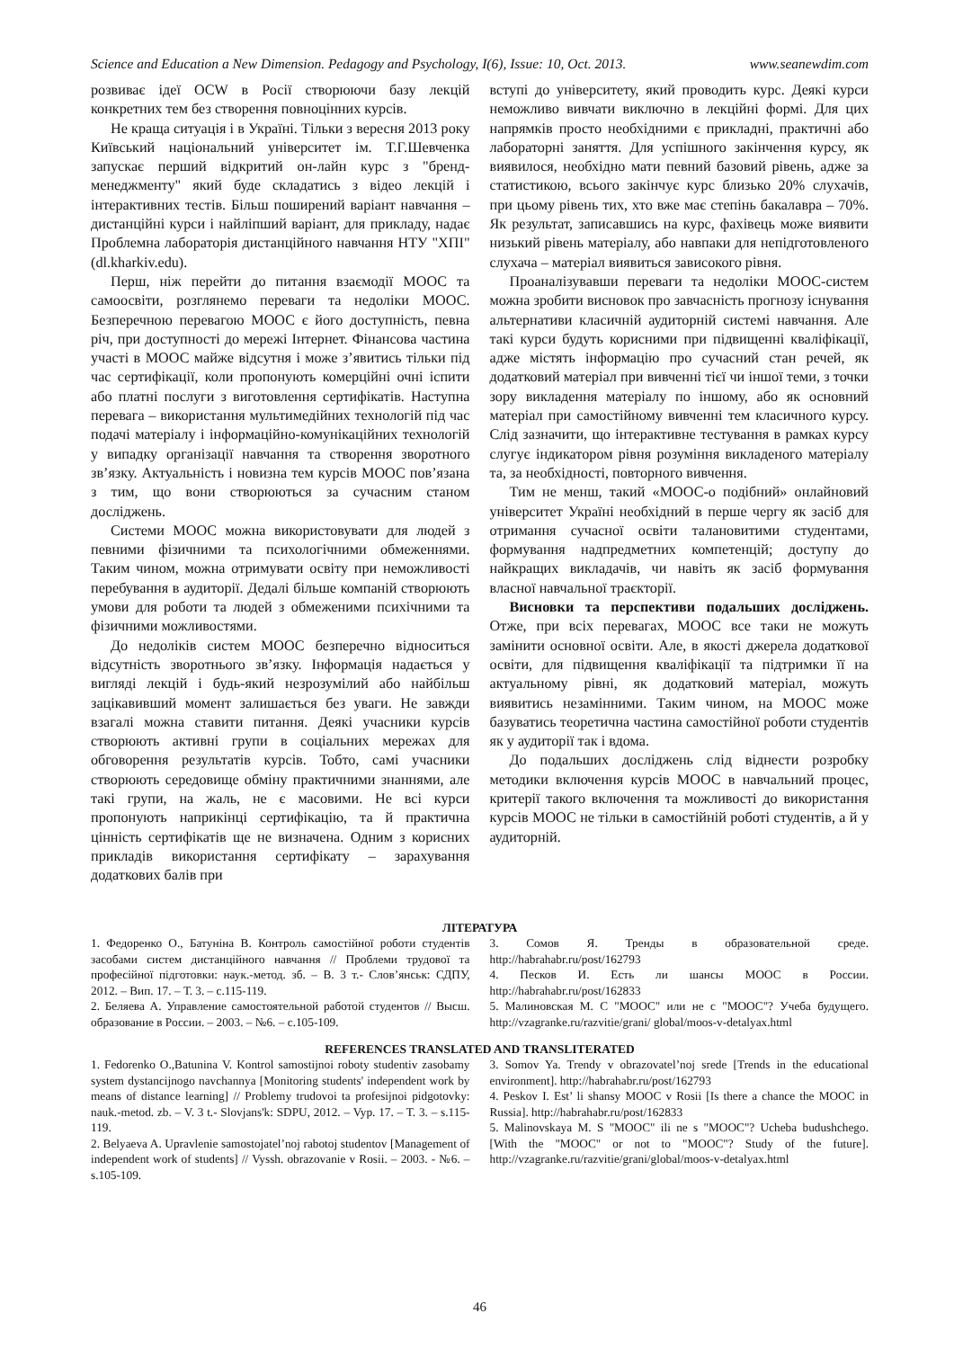Science and Education a New Dimension. Pedagogy and Psychology, I(6), Issue: 10, Oct. 2013. www.seanewdim.com
розвиває ідеї OCW в Росії створюючи базу лекцій конкретних тем без створення повноцінних курсів.
Не краща ситуація і в Україні. Тільки з вересня 2013 року Київський національний університет ім. Т.Г.Шевченка запускає перший відкритий он-лайн курс з "бренд-менеджменту" який буде складатись з відео лекцій і інтерактивних тестів. Більш поширений варіант навчання – дистанційні курси і найліпший варіант, для прикладу, надає Проблемна лабораторія дистанційного навчання НТУ "ХПІ" (dl.kharkiv.edu).
Перш, ніж перейти до питання взаємодії МООС та самоосвіти, розглянемо переваги та недоліки МООС. Безперечною перевагою МООС є його доступність, певна річ, при доступності до мережі Інтернет. Фінансова частина участі в МООС майже відсутня і може з’явитись тільки під час сертифікації, коли пропонують комерційні очні іспити або платні послуги з виготовлення сертифікатів. Наступна перевага – використання мультимедійних технологій під час подачі матеріалу і інформаційно-комунікаційних технологій у випадку організації навчання та створення зворотного зв’язку. Актуальність і новизна тем курсів МООС пов’язана з тим, що вони створюються за сучасним станом досліджень.
Системи МООС можна використовувати для людей з певними фізичними та психологічними обмеженнями. Таким чином, можна отримувати освіту при неможливості перебування в аудиторії. Дедалі більше компаній створюють умови для роботи та людей з обмеженими психічними та фізичними можливостями.
До недоліків систем МООС безперечно відноситься відсутність зворотнього зв’язку. Інформація надається у вигляді лекцій і будь-який незрозумілий або найбільш зацікавивший момент залишається без уваги. Не завжди взагалі можна ставити питання. Деякі учасники курсів створюють активні групи в соціальних мережах для обговорення результатів курсів. Тобто, самі учасники створюють середовище обміну практичними знаннями, але такі групи, на жаль, не є масовими. Не всі курси пропонують наприкінці сертифікацію, та й практична цінність сертифікатів ще не визначена. Одним з корисних прикладів використання сертифікату – зарахування додаткових балів при
вступі до університету, який проводить курс. Деякі курси неможливо вивчати виключно в лекційні формі. Для цих напрямків просто необхідними є прикладні, практичні або лабораторні заняття. Для успішного закінчення курсу, як виявилося, необхідно мати певний базовий рівень, адже за статистикою, всього закінчує курс близько 20% слухачів, при цьому рівень тих, хто вже має степінь бакалавра – 70%. Як результат, записавшись на курс, фахівець може виявити низький рівень матеріалу, або навпаки для непідготовленого слухача – матеріал виявиться зависокого рівня.
Проаналізувавши переваги та недоліки МООС-систем можна зробити висновок про завчасність прогнозу існування альтернативи класичній аудиторній системі навчання. Але такі курси будуть корисними при підвищенні кваліфікації, адже містять інформацію про сучасний стан речей, як додатковий матеріал при вивченні тієї чи іншої теми, з точки зору викладення матеріалу по іншому, або як основний матеріал при самостійному вивченні тем класичного курсу. Слід зазначити, що інтерактивне тестування в рамках курсу слугує індикатором рівня розуміння викладеного матеріалу та, за необхідності, повторного вивчення.
Тим не менш, такий «МООС-о подібний» онлайновий університет Україні необхідний в перше чергу як засіб для отримання сучасної освіти талановитими студентами, формування надпредметних компетенцій; доступу до найкращих викладачів, чи навіть як засіб формування власної навчальної траєкторії.
Висновки та перспективи подальших досліджень. Отже, при всіх перевагах, МООС все таки не можуть замінити основної освіти. Але, в якості джерела додаткової освіти, для підвищення кваліфікації та підтримки її на актуальному рівні, як додатковий матеріал, можуть виявитись незамінними. Таким чином, на МООС може базуватись теоретична частина самостійної роботи студентів як у аудиторії так і вдома.
До подальших досліджень слід віднести розробку методики включення курсів МООС в навчальний процес, критерії такого включення та можливості до використання курсів МООС не тільки в самостійній роботі студентів, а й у аудиторній.
ЛІТЕРАТУРА
1. Федоренко О., Батуніна В. Контроль самостійної роботи студентів засобами систем дистанційного навчання // Проблеми трудової та професійної підготовки: наук.-метод. зб. – В. 3 т.- Слов’янськ: СДПУ, 2012. – Вип. 17. – Т. 3. – с.115-119.
2. Беляева А. Управление самостоятельной работой студентов // Высш. образование в России. – 2003. – №6. – с.105-109.
3. Сомов Я. Тренды в образовательной среде. http://habrahabr.ru/post/162793
4. Песков И. Есть ли шансы МООС в России. http://habrahabr.ru/post/162833
5. Малиновская М. С "МООС" или не с "МООС"? Учеба будущего. http://vzagranke.ru/razvitie/grani/ global/moos-v-detalyax.html
REFERENCES TRANSLATED AND TRANSLITERATED
1. Fedorenko O.,Batunina V. Kontrol samostijnoi roboty studentiv zasobamy system dystancijnogo navchannya [Monitoring students' independent work by means of distance learning] // Problemy trudovoi ta profesijnoi pidgotovky: nauk.-metod. zb. – V. 3 t.- Slovjans'k: SDPU, 2012. – Vyp. 17. – T. 3. – s.115-119.
2. Belyaeva A. Upravlenie samostojatel’noj rabotoj studentov [Management of independent work of students] // Vyssh. obrazovanie v Rosii. – 2003. - №6. – s.105-109.
3. Somov Ya. Trendy v obrazovatel’noj srede [Trends in the educational environment]. http://habrahabr.ru/post/162793
4. Peskov I. Est’ li shansy MOOC v Rosii [Is there a chance the MOOC in Russia]. http://habrahabr.ru/post/162833
5. Malinovskaya M. S "MOOC" ili ne s "MOOC"? Ucheba budushchego. [With the "MOOC" or not to "MOOC"? Study of the future]. http://vzagranke.ru/razvitie/grani/global/moos-v-detalyax.html
46